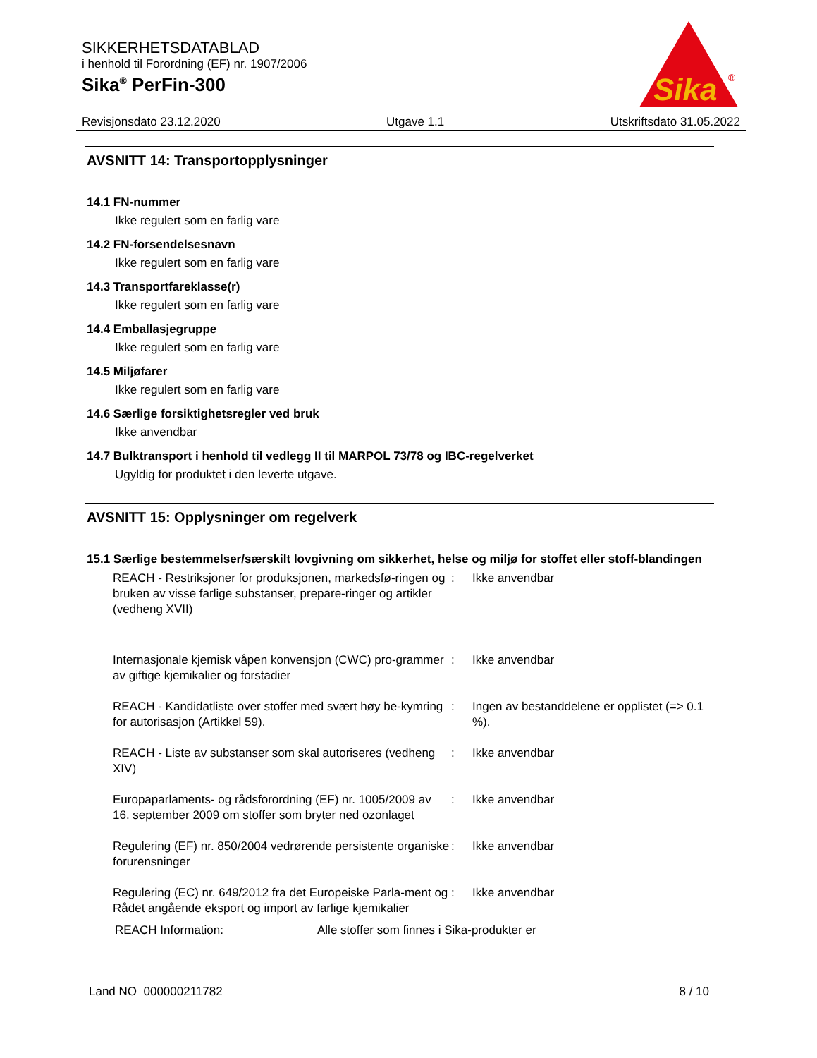SIKKERHETSDATABLAD
i henhold til Forordning (EF) nr. 1907/2006
Sika<sup>®</sup> PerFin-300
Sika
®
Revisjonsdato 23.12.2020 Utgave 1.1 Utskriftsdato 31.05.2022
AVSNITT 14: Transportopplysninger
14.1 FN-nummer
Ikke regulert som en farlig vare
14.2 FN-forsendelsesnavn
Ikke regulert som en farlig vare
14.3 Transportfareklasse(r)
Ikke regulert som en farlig vare
14.4 Emballasjegruppe
Ikke regulert som en farlig vare
14.5 Miljøfarer
Ikke regulert som en farlig vare
14.6 Særlige forsiktighetsregler ved bruk
Ikke anvendbar
14.7 Bulktransport i henhold til vedlegg II til MARPOL 73/78 og IBC-regelverket
Ugyldig for produktet i den leverte utgave.
AVSNITT 15: Opplysninger om regelverk
15.1 Særlige bestemmelser/særskilt lovgivning om sikkerhet, helse og miljø for stoffet eller stoff-blandingen
| REACH - Restriksjoner for produksjonen, markedsfø-ringen og bruken av visse farlige substanser, prepare-ringer og artikler (vedheng XVII) | : | Ikke anvendbar |
| Internasjonale kjemisk våpen konvensjon (CWC) pro-grammer av giftige kjemikalier og forstadier | : | Ikke anvendbar |
| REACH - Kandidatliste over stoffer med svært høy be-kymring for autorisasjon (Artikkel 59). | : | Ingen av bestanddelene er opplistet (=> 0.1 %). |
| REACH - Liste av substanser som skal autoriseres (vedheng XIV) | : | Ikke anvendbar |
| Europaparlaments- og rådsforordning (EF) nr. 1005/2009 av 16. september 2009 om stoffer som bryter ned ozonlaget | : | Ikke anvendbar |
| Regulering (EF) nr. 850/2004 vedrørende persistente organiske forurensninger | : | Ikke anvendbar |
| Regulering (EC) nr. 649/2012 fra det Europeiske Parla-ment og Rådet angående eksport og import av farlige kjemikalier | : | Ikke anvendbar |
REACH Information: Alle stoffer som finnes i Sika-produkter er
Land NO 000000211782 8 / 10